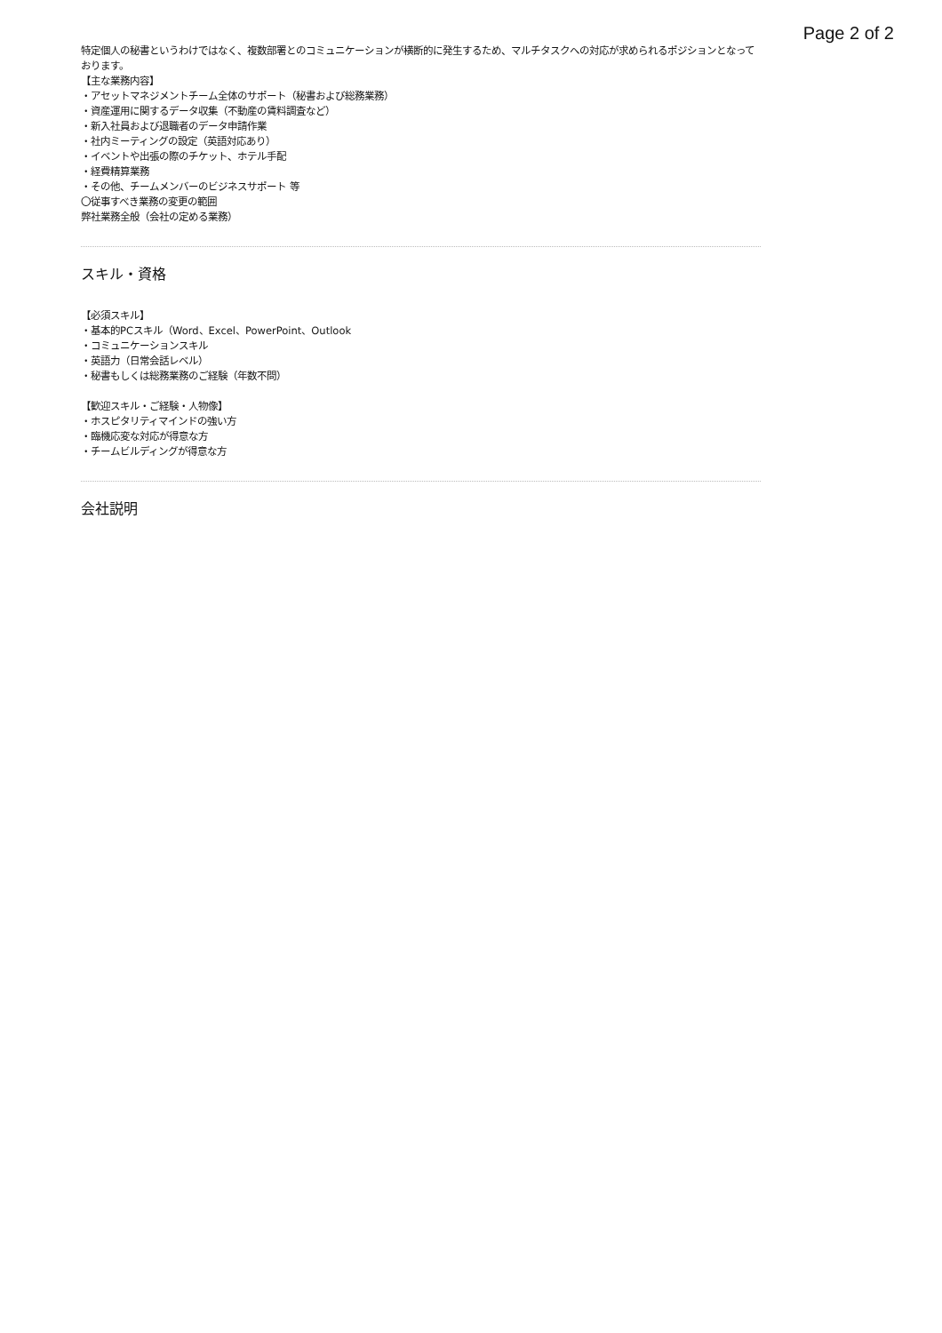Page 2 of 2
特定個人の秘書というわけではなく、複数部署とのコミュニケーションが横断的に発生するため、マルチタスクへの対応が求められるポジションとなっております。
【主な業務内容】
・アセットマネジメントチーム全体のサポート（秘書および総務業務）
・資産運用に関するデータ収集（不動産の賃料調査など）
・新入社員および退職者のデータ申請作業
・社内ミーティングの設定（英語対応あり）
・イベントや出張の際のチケット、ホテル手配
・経費精算業務
・その他、チームメンバーのビジネスサポート 等
〇従事すべき業務の変更の範囲
弊社業務全般（会社の定める業務）
スキル・資格
【必須スキル】
・基本的PCスキル（Word、Excel、PowerPoint、Outlook
・コミュニケーションスキル
・英語力（日常会話レベル）
・秘書もしくは総務業務のご経験（年数不問）
【歓迎スキル・ご経験・人物像】
・ホスピタリティマインドの強い方
・臨機応変な対応が得意な方
・チームビルディングが得意な方
会社説明